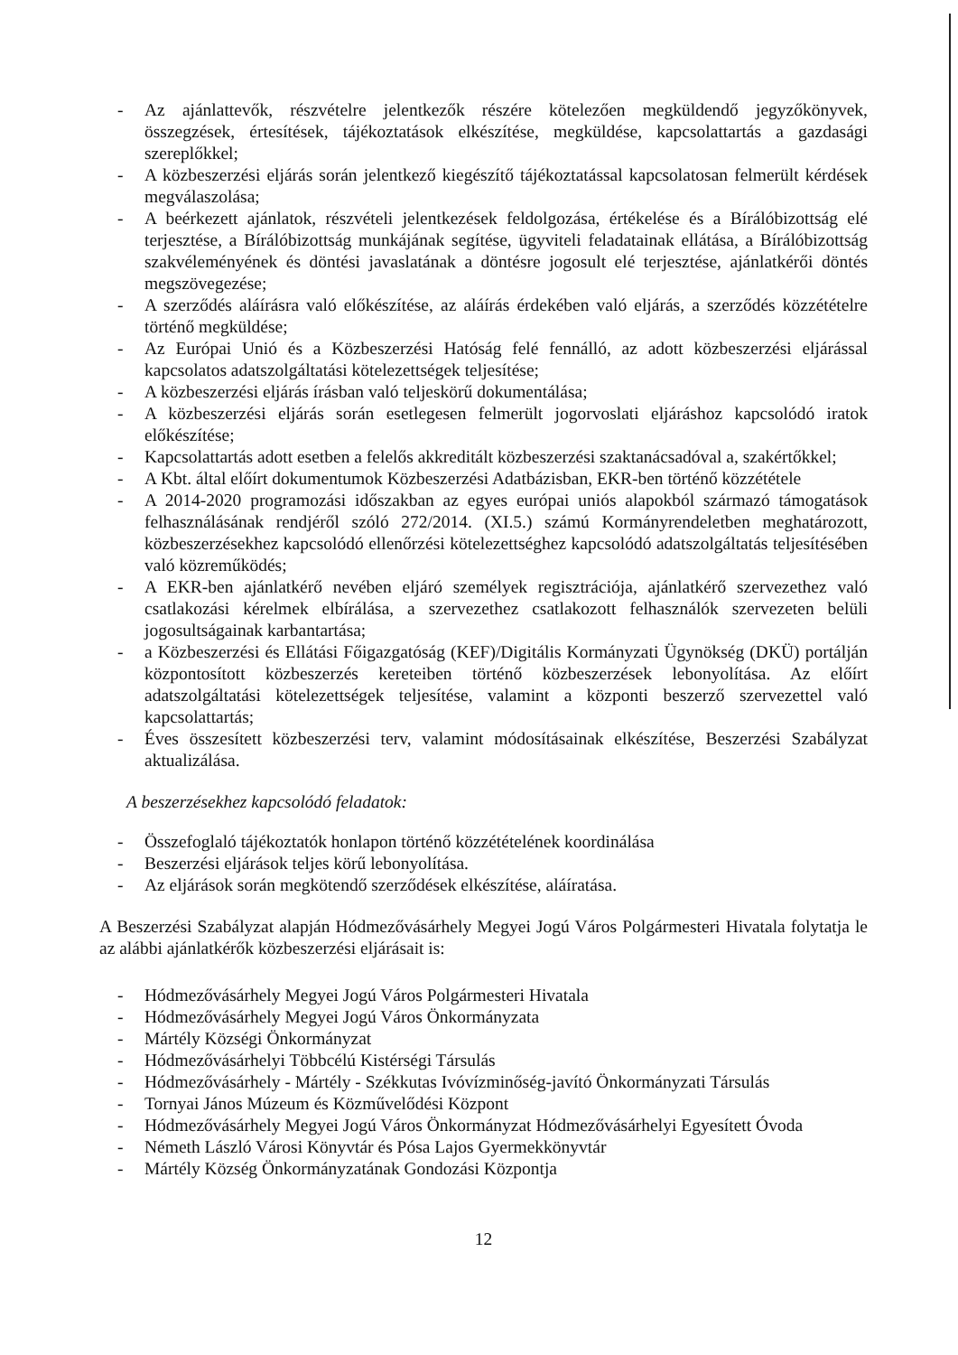- Az ajánlattevők, részvételre jelentkezők részére kötelezően megküldendő jegyzőkönyvek, összegzések, értesítések, tájékoztatások elkészítése, megküldése, kapcsolattartás a gazdasági szereplőkkel;
- A közbeszerzési eljárás során jelentkező kiegészítő tájékoztatással kapcsolatosan felmerült kérdések megválaszolása;
- A beérkezett ajánlatok, részvételi jelentkezések feldolgozása, értékelése és a Bírálóbizottság elé terjesztése, a Bírálóbizottság munkájának segítése, ügyviteli feladatainak ellátása, a Bírálóbizottság szakvéleményének és döntési javaslatának a döntésre jogosult elé terjesztése, ajánlatkérői döntés megszövegezése;
- A szerződés aláírásra való előkészítése, az aláírás érdekében való eljárás, a szerződés közzétételre történő megküldése;
- Az Európai Unió és a Közbeszerzési Hatóság felé fennálló, az adott közbeszerzési eljárással kapcsolatos adatszolgáltatási kötelezettségek teljesítése;
- A közbeszerzési eljárás írásban való teljeskörű dokumentálása;
- A közbeszerzési eljárás során esetlegesen felmerült jogorvoslati eljáráshoz kapcsolódó iratok előkészítése;
- Kapcsolattartás adott esetben a felelős akkreditált közbeszerzési szaktanácsadóval a, szakértőkkel;
- A Kbt. által előírt dokumentumok Közbeszerzési Adatbázisban, EKR-ben történő közzététele
- A 2014-2020 programozási időszakban az egyes európai uniós alapokból származó támogatások felhasználásának rendjéről szóló 272/2014. (XI.5.) számú Kormányrendeletben meghatározott, közbeszerzésekhez kapcsolódó ellenőrzési kötelezettséghez kapcsolódó adatszolgáltatás teljesítésében való közreműködés;
- A EKR-ben ajánlatkérő nevében eljáró személyek regisztrációja, ajánlatkérő szervezethez való csatlakozási kérelmek elbírálása, a szervezethez csatlakozott felhasználók szervezeten belüli jogosultságainak karbantartása;
- a Közbeszerzési és Ellátási Főigazgatóság (KEF)/Digitális Kormányzati Ügynökség (DKÜ) portálján központosított közbeszerzés kereteiben történő közbeszerzések lebonyolítása. Az előírt adatszolgáltatási kötelezettségek teljesítése, valamint a központi beszerző szervezettel való kapcsolattartás;
- Éves összesített közbeszerzési terv, valamint módosításainak elkészítése, Beszerzési Szabályzat aktualizálása.
A beszerzésekhez kapcsolódó feladatok:
- Összefoglaló tájékoztatók honlapon történő közzétételének koordinálása
- Beszerzési eljárások teljes körű lebonyolítása.
- Az eljárások során megkötendő szerződések elkészítése, aláíratása.
A Beszerzési Szabályzat alapján Hódmezővásárhely Megyei Jogú Város Polgármesteri Hivatala folytatja le az alábbi ajánlatkérők közbeszerzési eljárásait is:
- Hódmezővásárhely Megyei Jogú Város Polgármesteri Hivatala
- Hódmezővásárhely Megyei Jogú Város Önkormányzata
- Mártély Községi Önkormányzat
- Hódmezővásárhelyi Többcélú Kistérségi Társulás
- Hódmezővásárhely - Mártély - Székkutas Ivóvízminőség-javító Önkormányzati Társulás
- Tornyai János Múzeum és Közművelődési Központ
- Hódmezővásárhely Megyei Jogú Város Önkormányzat Hódmezővásárhelyi Egyesített Óvoda
- Németh László Városi Könyvtár és Pósa Lajos Gyermekkönyvtár
- Mártély Község Önkormányzatának Gondozási Központja
12